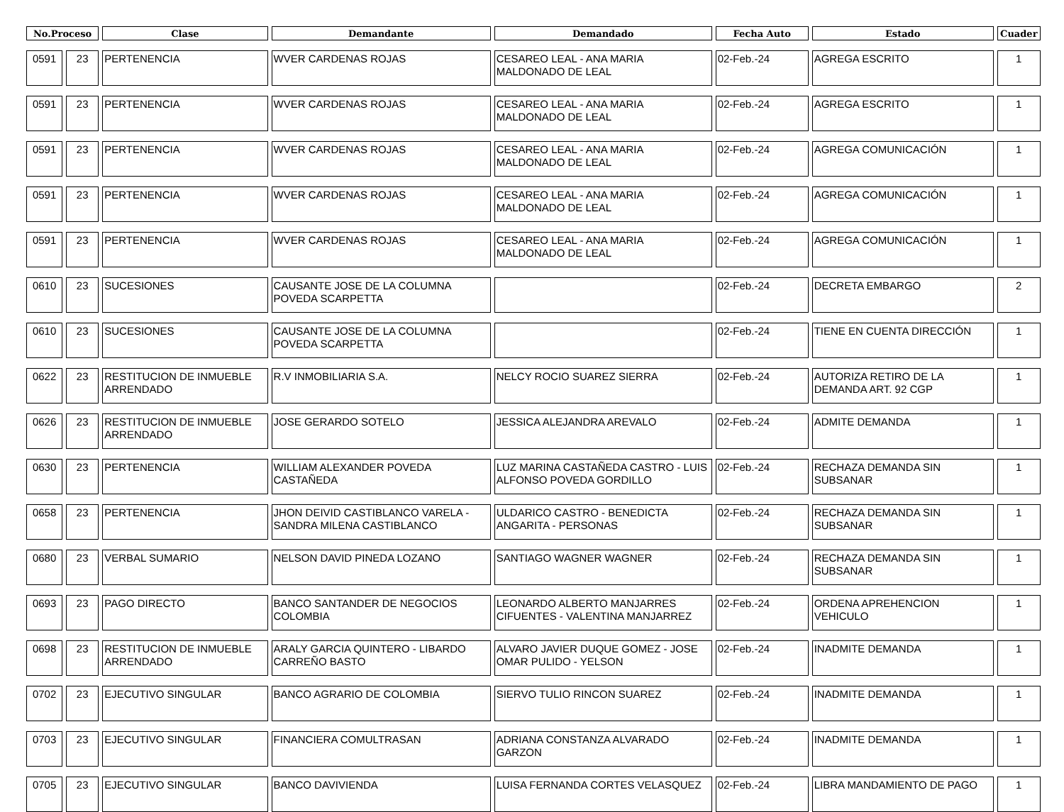| No.Proceso | | Clase | Demandante | Demandado | Fecha Auto | Estado | Cuader |
| --- | --- | --- | --- | --- | --- | --- | --- |
| 0591 | 23 | PERTENENCIA | WVER CARDENAS ROJAS | CESAREO LEAL - ANA MARIA MALDONADO DE LEAL | 02-Feb.-24 | AGREGA ESCRITO | 1 |
| 0591 | 23 | PERTENENCIA | WVER CARDENAS ROJAS | CESAREO LEAL - ANA MARIA MALDONADO DE LEAL | 02-Feb.-24 | AGREGA ESCRITO | 1 |
| 0591 | 23 | PERTENENCIA | WVER CARDENAS ROJAS | CESAREO LEAL - ANA MARIA MALDONADO DE LEAL | 02-Feb.-24 | AGREGA COMUNICACIÓN | 1 |
| 0591 | 23 | PERTENENCIA | WVER CARDENAS ROJAS | CESAREO LEAL - ANA MARIA MALDONADO DE LEAL | 02-Feb.-24 | AGREGA COMUNICACIÓN | 1 |
| 0591 | 23 | PERTENENCIA | WVER CARDENAS ROJAS | CESAREO LEAL - ANA MARIA MALDONADO DE LEAL | 02-Feb.-24 | AGREGA COMUNICACIÓN | 1 |
| 0610 | 23 | SUCESIONES | CAUSANTE JOSE DE LA COLUMNA POVEDA SCARPETTA | | 02-Feb.-24 | DECRETA EMBARGO | 2 |
| 0610 | 23 | SUCESIONES | CAUSANTE JOSE DE LA COLUMNA POVEDA SCARPETTA | | 02-Feb.-24 | TIENE EN CUENTA DIRECCIÓN | 1 |
| 0622 | 23 | RESTITUCION DE INMUEBLE ARRENDADO | R.V INMOBILIARIA S.A. | NELCY ROCIO SUAREZ SIERRA | 02-Feb.-24 | AUTORIZA RETIRO DE LA DEMANDA ART. 92 CGP | 1 |
| 0626 | 23 | RESTITUCION DE INMUEBLE ARRENDADO | JOSE GERARDO SOTELO | JESSICA ALEJANDRA AREVALO | 02-Feb.-24 | ADMITE DEMANDA | 1 |
| 0630 | 23 | PERTENENCIA | WILLIAM ALEXANDER POVEDA CASTAÑEDA | LUZ MARINA CASTAÑEDA CASTRO - LUIS ALFONSO POVEDA GORDILLO | 02-Feb.-24 | RECHAZA DEMANDA SIN SUBSANAR | 1 |
| 0658 | 23 | PERTENENCIA | JHON DEIVID CASTIBLANCO VARELA - SANDRA MILENA CASTIBLANCO | ULDARICO CASTRO - BENEDICTA ANGARITA - PERSONAS | 02-Feb.-24 | RECHAZA DEMANDA SIN SUBSANAR | 1 |
| 0680 | 23 | VERBAL SUMARIO | NELSON DAVID PINEDA LOZANO | SANTIAGO WAGNER WAGNER | 02-Feb.-24 | RECHAZA DEMANDA SIN SUBSANAR | 1 |
| 0693 | 23 | PAGO DIRECTO | BANCO SANTANDER DE NEGOCIOS COLOMBIA | LEONARDO ALBERTO MANJARRES CIFUENTES - VALENTINA MANJARREZ | 02-Feb.-24 | ORDENA APREHENCION VEHICULO | 1 |
| 0698 | 23 | RESTITUCION DE INMUEBLE ARRENDADO | ARALY GARCIA QUINTERO - LIBARDO CARREÑO BASTO | ALVARO JAVIER DUQUE GOMEZ - JOSE OMAR PULIDO - YELSON | 02-Feb.-24 | INADMITE DEMANDA | 1 |
| 0702 | 23 | EJECUTIVO SINGULAR | BANCO AGRARIO DE COLOMBIA | SIERVO TULIO RINCON SUAREZ | 02-Feb.-24 | INADMITE DEMANDA | 1 |
| 0703 | 23 | EJECUTIVO SINGULAR | FINANCIERA COMULTRASAN | ADRIANA CONSTANZA ALVARADO GARZON | 02-Feb.-24 | INADMITE DEMANDA | 1 |
| 0705 | 23 | EJECUTIVO SINGULAR | BANCO DAVIVIENDA | LUISA FERNANDA CORTES VELASQUEZ | 02-Feb.-24 | LIBRA MANDAMIENTO DE PAGO | 1 |